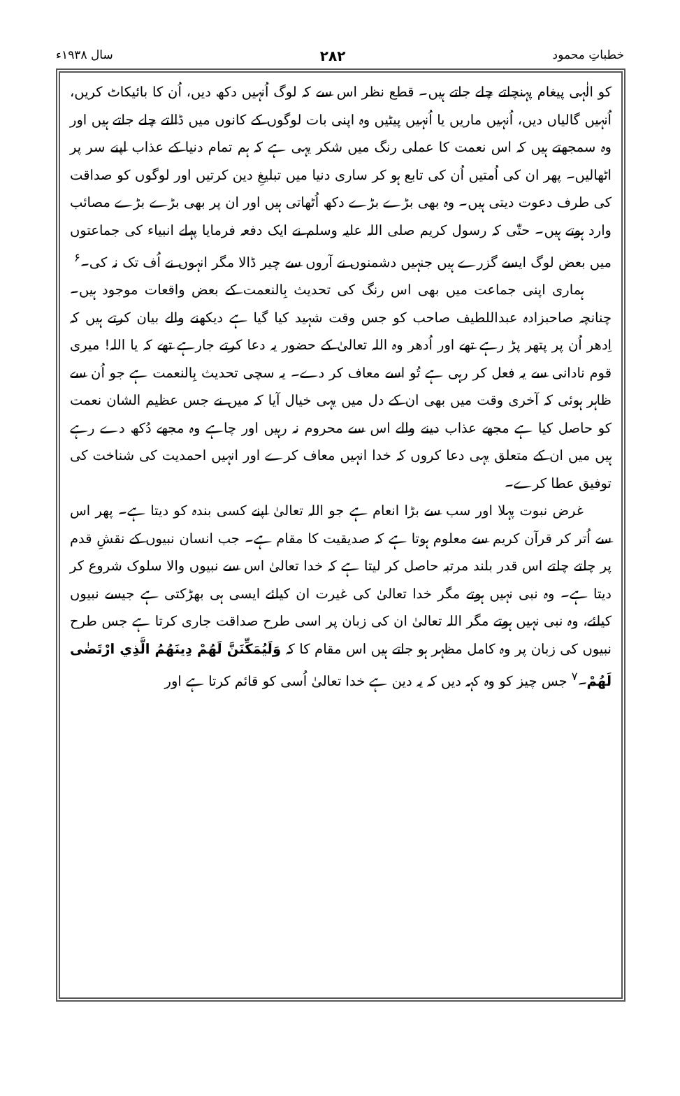خطباتِ محمود ۲۸۲ سال ۱۹۳۸ء
کو الٰہی پیغام پہنچاتے چلے جاتے ہیں۔ قطع نظر اس سے کہ لوگ اُنہیں دکھ دیں، اُن کا بائیکاٹ کریں، اُنہیں گالیاں دیں، اُنہیں ماریں یا اُنہیں پیٹیں وہ اپنی بات لوگوں کے کانوں میں ڈالتے چلے جاتے ہیں اور وہ سمجھتے ہیں کہ اس نعمت کا عملی رنگ میں شکر یہی ہے کہ ہم تمام دنیا کے عذاب اپنے سر پر اٹھالیں۔ پھر ان کی اُمتیں اُن کی تابع ہو کر ساری دنیا میں تبلیغِ دین کرتیں اور لوگوں کو صداقت کی طرف دعوت دیتی ہیں۔ وہ بھی بڑے بڑے دکھ اُٹھاتی ہیں اور ان پر بھی بڑے بڑے مصائب وارد ہوتے ہیں۔ حتّٰی کہ رسول کریم صلی اللہ علیہ وسلم نے ایک دفعہ فرمایا پہلے انبیاء کی جماعتوں میں بعض لوگ ایسے گزرے ہیں جنہیں دشمنوں نے آروں سے چیر ڈالا مگر انہوں نے اُف تک نہ کی۔<sup>۶</sup>
ہماری اپنی جماعت میں بھی اس رنگ کی تحدیث بِالنعمت کے بعض واقعات موجود ہیں۔ چنانچہ صاحبزادہ عبداللطیف صاحب کو جس وقت شہید کیا گیا ہے دیکھنے والے بیان کرتے ہیں کہ اِدھر اُن پر پتھر پڑ رہے تھے اور اُدھر وہ اللہ تعالیٰ کے حضور یہ دعا کرتے جارہے تھے کہ یا اللہ! میری قوم نادانی سے یہ فعل کر رہی ہے تُو اسے معاف کر دے۔ یہ سچی تحدیث بِالنعمت ہے جو اُن سے ظاہر ہوئی کہ آخری وقت میں بھی ان کے دل میں یہی خیال آیا کہ میں نے جس عظیم الشان نعمت کو حاصل کیا ہے مجھے عذاب دینے والے اس سے محروم نہ رہیں اور چاہے وہ مجھے دُکھ دے رہے ہیں میں ان کے متعلق یہی دعا کروں کہ خدا انہیں معاف کرے اور انہیں احمدیت کی شناخت کی توفیق عطا کرے۔
غرض نبوت پہلا اور سب سے بڑا انعام ہے جو اللہ تعالیٰ اپنے کسی بندہ کو دیتا ہے۔ پھر اس سے اُتر کر قرآن کریم سے معلوم ہوتا ہے کہ صدیقیت کا مقام ہے۔ جب انسان نبیوں کے نقشِ قدم پر چلتے چلتے اس قدر بلند مرتبہ حاصل کر لیتا ہے کہ خدا تعالیٰ اس سے نبیوں والا سلوک شروع کر دیتا ہے۔ وہ نبی نہیں ہوتے مگر خدا تعالیٰ کی غیرت ان کیلئے ایسی ہی بھڑکتی ہے جیسے نبیوں کیلئے، وہ نبی نہیں ہوتے مگر اللہ تعالیٰ ان کی زبان پر اسی طرح صداقت جاری کرتا ہے جس طرح نبیوں کی زبان پر وہ کامل مظہر ہو جاتے ہیں اس مقام کا کہ وَلَيُمَكِّنَنَّ لَهُمْ دِينَهُمُ الَّذِي ارْتَضٰى لَهُمْ۔<sup>۷</sup> جس چیز کو وہ کہہ دیں کہ یہ دین ہے خدا تعالیٰ اُسی کو قائم کرتا ہے اور